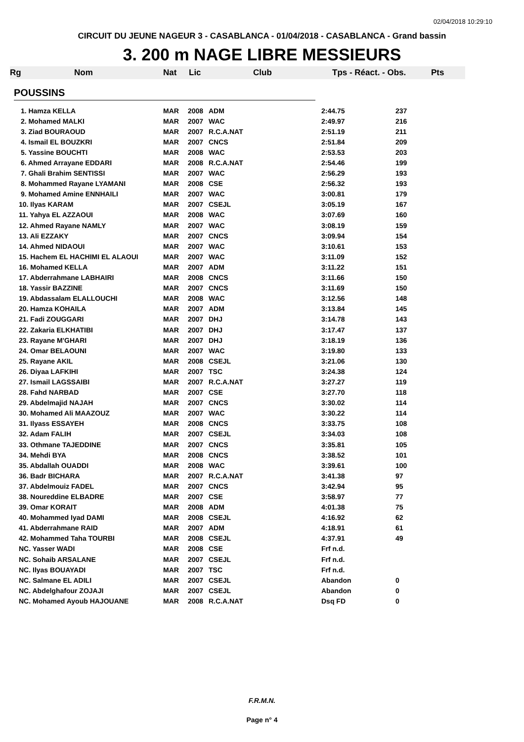02/04/2018 10:29:10
CIRCUIT DU JEUNE NAGEUR 3 - CASABLANCA - 01/04/2018 - CASABLANCA - Grand bassin
3. 200 m NAGE LIBRE MESSIEURS
Rg Nom Nat Lic Club Tps - Réact. - Obs. Pts
POUSSINS
| 1. Hamza KELLA | MAR | 2008 | ADM | 2:44.75 | 237 |
| 2. Mohamed MALKI | MAR | 2007 | WAC | 2:49.97 | 216 |
| 3. Ziad BOURAOUD | MAR | 2007 | R.C.A.NAT | 2:51.19 | 211 |
| 4. Ismail EL BOUZKRI | MAR | 2007 | CNCS | 2:51.84 | 209 |
| 5. Yassine BOUCHTI | MAR | 2008 | WAC | 2:53.53 | 203 |
| 6. Ahmed Arrayane EDDARI | MAR | 2008 | R.C.A.NAT | 2:54.46 | 199 |
| 7. Ghali Brahim SENTISSI | MAR | 2007 | WAC | 2:56.29 | 193 |
| 8. Mohammed Rayane LYAMANI | MAR | 2008 | CSE | 2:56.32 | 193 |
| 9. Mohamed Amine ENNHAILI | MAR | 2007 | WAC | 3:00.81 | 179 |
| 10. Ilyas KARAM | MAR | 2007 | CSEJL | 3:05.19 | 167 |
| 11. Yahya EL AZZAOUI | MAR | 2008 | WAC | 3:07.69 | 160 |
| 12. Ahmed Rayane NAMLY | MAR | 2007 | WAC | 3:08.19 | 159 |
| 13. Ali EZZAKY | MAR | 2007 | CNCS | 3:09.94 | 154 |
| 14. Ahmed NIDAOUI | MAR | 2007 | WAC | 3:10.61 | 153 |
| 15. Hachem EL HACHIMI EL ALAOUI | MAR | 2007 | WAC | 3:11.09 | 152 |
| 16. Mohamed KELLA | MAR | 2007 | ADM | 3:11.22 | 151 |
| 17. Abderrahmane LABHAIRI | MAR | 2008 | CNCS | 3:11.66 | 150 |
| 18. Yassir BAZZINE | MAR | 2007 | CNCS | 3:11.69 | 150 |
| 19. Abdassalam ELALLOUCHI | MAR | 2008 | WAC | 3:12.56 | 148 |
| 20. Hamza KOHAILA | MAR | 2007 | ADM | 3:13.84 | 145 |
| 21. Fadi ZOUGGARI | MAR | 2007 | DHJ | 3:14.78 | 143 |
| 22. Zakaria ELKHATIBI | MAR | 2007 | DHJ | 3:17.47 | 137 |
| 23. Rayane M'GHARI | MAR | 2007 | DHJ | 3:18.19 | 136 |
| 24. Omar BELAOUNI | MAR | 2007 | WAC | 3:19.80 | 133 |
| 25. Rayane AKIL | MAR | 2008 | CSEJL | 3:21.06 | 130 |
| 26. Diyaa LAFKIHI | MAR | 2007 | TSC | 3:24.38 | 124 |
| 27. Ismail LAGSSAIBI | MAR | 2007 | R.C.A.NAT | 3:27.27 | 119 |
| 28. Fahd NARBAD | MAR | 2007 | CSE | 3:27.70 | 118 |
| 29. Abdelmajid NAJAH | MAR | 2007 | CNCS | 3:30.02 | 114 |
| 30. Mohamed Ali MAAZOUZ | MAR | 2007 | WAC | 3:30.22 | 114 |
| 31. Ilyass ESSAYEH | MAR | 2008 | CNCS | 3:33.75 | 108 |
| 32. Adam FALIH | MAR | 2007 | CSEJL | 3:34.03 | 108 |
| 33. Othmane TAJEDDINE | MAR | 2007 | CNCS | 3:35.81 | 105 |
| 34. Mehdi BYA | MAR | 2008 | CNCS | 3:38.52 | 101 |
| 35. Abdallah OUADDI | MAR | 2008 | WAC | 3:39.61 | 100 |
| 36. Badr BICHARA | MAR | 2007 | R.C.A.NAT | 3:41.38 | 97 |
| 37. Abdelmouiz FADEL | MAR | 2007 | CNCS | 3:42.94 | 95 |
| 38. Noureddine ELBADRE | MAR | 2007 | CSE | 3:58.97 | 77 |
| 39. Omar KORAIT | MAR | 2008 | ADM | 4:01.38 | 75 |
| 40. Mohammed Iyad DAMI | MAR | 2008 | CSEJL | 4:16.92 | 62 |
| 41. Abderrahmane RAID | MAR | 2007 | ADM | 4:18.91 | 61 |
| 42. Mohammed Taha TOURBI | MAR | 2008 | CSEJL | 4:37.91 | 49 |
| NC. Yasser WADI | MAR | 2008 | CSE | Frf n.d. | |
| NC. Sohaib ARSALANE | MAR | 2007 | CSEJL | Frf n.d. | |
| NC. Ilyas BOUAYADI | MAR | 2007 | TSC | Frf n.d. | |
| NC. Salmane EL ADILI | MAR | 2007 | CSEJL | Abandon | 0 |
| NC. Abdelghafour ZOJAJI | MAR | 2007 | CSEJL | Abandon | 0 |
| NC. Mohamed Ayoub HAJOUANE | MAR | 2008 | R.C.A.NAT | Dsq FD | 0 |
F.R.M.N.
Page n° 4